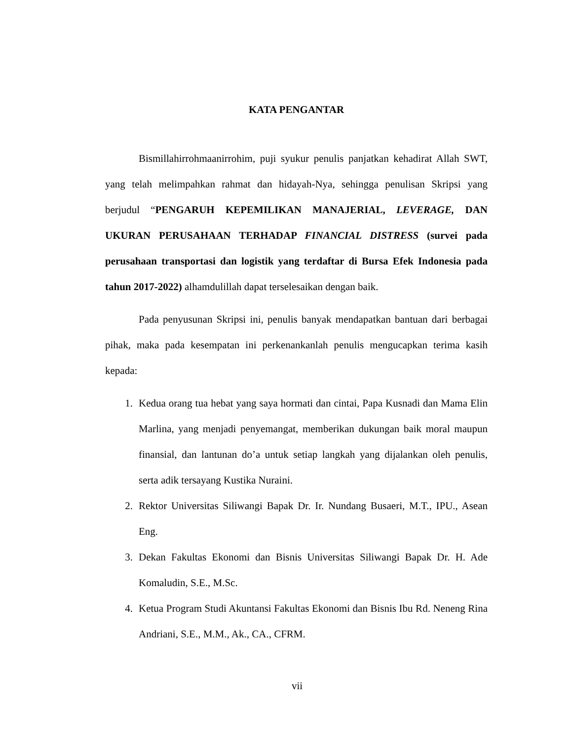KATA PENGANTAR
Bismillahirrohmaanirrohim, puji syukur penulis panjatkan kehadirat Allah SWT, yang telah melimpahkan rahmat dan hidayah-Nya, sehingga penulisan Skripsi yang berjudul “PENGARUH KEPEMILIKAN MANAJERIAL, LEVERAGE, DAN UKURAN PERUSAHAAN TERHADAP FINANCIAL DISTRESS (survei pada perusahaan transportasi dan logistik yang terdaftar di Bursa Efek Indonesia pada tahun 2017-2022) alhamdulillah dapat terselesaikan dengan baik.
Pada penyusunan Skripsi ini, penulis banyak mendapatkan bantuan dari berbagai pihak, maka pada kesempatan ini perkenankanlah penulis mengucapkan terima kasih kepada:
1. Kedua orang tua hebat yang saya hormati dan cintai, Papa Kusnadi dan Mama Elin Marlina, yang menjadi penyemangat, memberikan dukungan baik moral maupun finansial, dan lantunan do’a untuk setiap langkah yang dijalankan oleh penulis, serta adik tersayang Kustika Nuraini.
2. Rektor Universitas Siliwangi Bapak Dr. Ir. Nundang Busaeri, M.T., IPU., Asean Eng.
3. Dekan Fakultas Ekonomi dan Bisnis Universitas Siliwangi Bapak Dr. H. Ade Komaludin, S.E., M.Sc.
4. Ketua Program Studi Akuntansi Fakultas Ekonomi dan Bisnis Ibu Rd. Neneng Rina Andriani, S.E., M.M., Ak., CA., CFRM.
vii